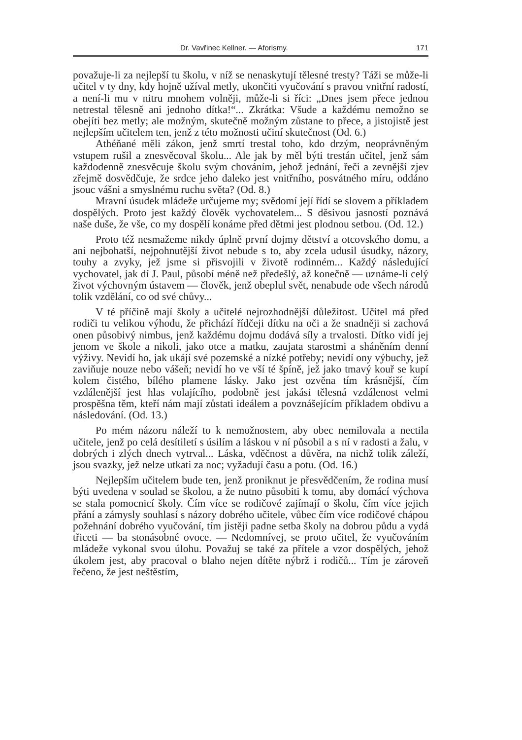Dr. Vavřinec Kellner. — Aforismy. 171
považuje-li za nejlepší tu školu, v níž se nenaskytují tělesné tresty? Táži se může-li učitel v ty dny, kdy hojně užíval metly, ukončiti vyučování s pravou vnitřní radostí, a není-li mu v nitru mnohem volněji, může-li si říci: „Dnes jsem přece jednou netrestal tělesně ani jednoho dítka!“... Zkrátka: Všude a každému nemožno se obejíti bez metly; ale možným, skutečně možným zůstane to přece, a jistojistě jest nejlepším učitelem ten, jenž z této možnosti učiní skutečnost (Od. 6.)
Athéňané měli zákon, jenž smrtí trestal toho, kdo drzým, neoprávněným vstupem rušil a znesvěcoval školu... Ale jak by měl býti trestán učitel, jenž sám každodenně znesvěcuje školu svým chováním, jehož jednání, řeči a zevnější zjev zřejmě dosvědčuje, že srdce jeho daleko jest vnitřního, posvátného míru, oddáno jsouc vášni a smyslnému ruchu světa? (Od. 8.)
Mravní úsudek mládeže určujeme my; svědomí její řídí se slovem a příkladem dospělých. Proto jest každý člověk vychovatelem... S děsivou jasností poznává naše duše, že vše, co my dospělí konáme před dětmi jest plodnou setbou. (Od. 12.)
Proto též nesmažeme nikdy úplně první dojmy dětství a otcovského domu, a ani nejbohatší, nejpohnutější život nebude s to, aby zcela udusil úsudky, názory, touhy a zvyky, jež jsme si přisvojili v životě rodinném... Každý následující vychovatel, jak dí J. Paul, působí méně než předešlý, až konečně — uznáme-li celý život výchovným ústavem — člověk, jenž obeplul svět, nenabude ode všech národů tolik vzdělání, co od své chůvy...
V té příčině mají školy a učitelé nejrozhodnější důležitost. Učitel má před rodiči tu velikou výhodu, že přichází řídčeji dítku na oči a že snadněji si zachová onen působivý nimbus, jenž každému dojmu dodává síly a trvalosti. Dítko vidí jej jenom ve škole a nikoli, jako otce a matku, zaujata starostmi a sháněním denní výživy. Nevidí ho, jak ukájí své pozemské a nízké potřeby; nevidí ony výbuchy, jež zaviňuje nouze nebo vášeň; nevidí ho ve vší té špíně, jež jako tmavý kouř se kupí kolem čistého, bílého plamene lásky. Jako jest ozvěna tím krásnější, čím vzdálenější jest hlas volajícího, podobně jest jakási tělesná vzdálenost velmi prospěšna těm, kteří nám mají zůstati ideálem a povznášejícím příkladem obdivu a následování. (Od. 13.)
Po mém názoru náleží to k nemožnostem, aby obec nemilovala a nectila učitele, jenž po celá desítiletí s úsilím a láskou v ní působil a s ní v radosti a žalu, v dobrých i zlých dnech vytrval... Láska, vděčnost a důvěra, na nichž tolik záleží, jsou svazky, jež nelze utkati za noc; vyžadují času a potu. (Od. 16.)
Nejlepším učitelem bude ten, jenž proniknut je přesvědčením, že rodina musí býti uvedena v soulad se školou, a že nutno působiti k tomu, aby domácí výchova se stala pomocnicí školy. Čím více se rodičové zajímají o školu, čím více jejich přání a zámysly souhlasí s názory dobrého učitele, vůbec čím více rodičové chápou požehnání dobrého vyučování, tím jistěji padne setba školy na dobrou půdu a vydá třiceti — ba stonásobné ovoce. — Nedomnívej, se proto učitel, že vyučováním mládeže vykonal svou úlohu. Považuj se také za přítele a vzor dospělých, jehož úkolem jest, aby pracoval o blaho nejen dítěte nýbrž i rodičů... Tím je zároveň řečeno, že jest neštěstím,